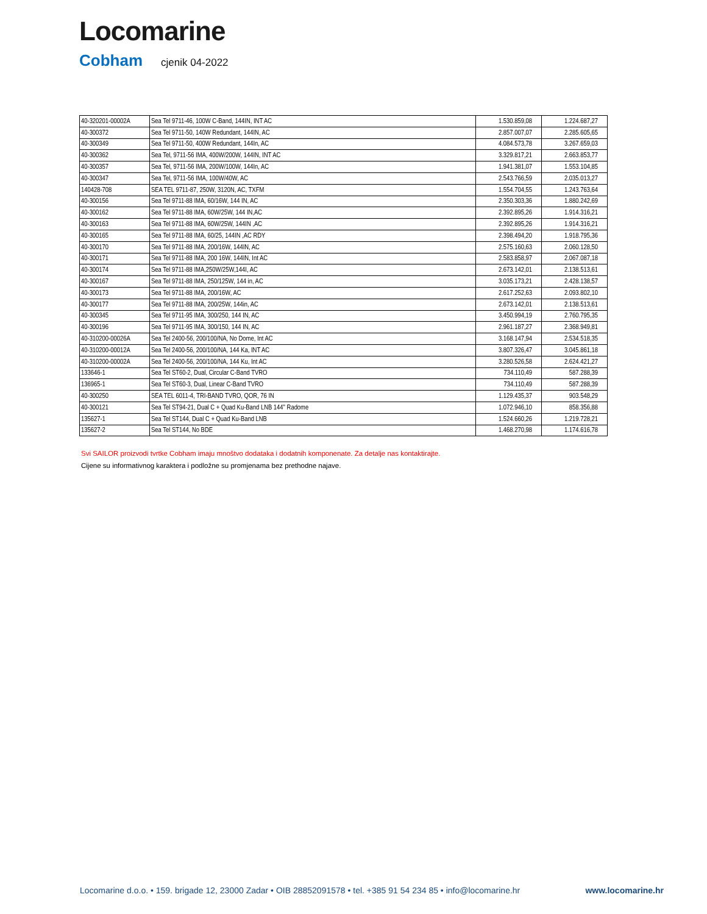Locomarine
Cobham cjenik 04-2022
| 40-320201-00002A | Sea Tel 9711-46, 100W C-Band, 144IN, INT AC | 1.530.859,08 | 1.224.687,27 |
| 40-300372 | Sea Tel 9711-50, 140W Redundant, 144IN, AC | 2.857.007,07 | 2.285.605,65 |
| 40-300349 | Sea Tel 9711-50, 400W Redundant, 144In, AC | 4.084.573,78 | 3.267.659,03 |
| 40-300362 | Sea Tel, 9711-56 IMA, 400W/200W, 144IN, INT AC | 3.329.817,21 | 2.663.853,77 |
| 40-300357 | Sea Tel, 9711-56 IMA, 200W/100W, 144In, AC | 1.941.381,07 | 1.553.104,85 |
| 40-300347 | Sea Tel, 9711-56 IMA, 100W/40W, AC | 2.543.766,59 | 2.035.013,27 |
| 140428-708 | SEA TEL 9711-87, 250W, 3120N, AC, TXFM | 1.554.704,55 | 1.243.763,64 |
| 40-300156 | Sea Tel 9711-88 IMA, 60/16W, 144 IN, AC | 2.350.303,36 | 1.880.242,69 |
| 40-300162 | Sea Tel 9711-88 IMA, 60W/25W, 144 IN,AC | 2.392.895,26 | 1.914.316,21 |
| 40-300163 | Sea Tel 9711-88 IMA, 60W/25W, 144IN ,AC | 2.392.895,26 | 1.914.316,21 |
| 40-300165 | Sea Tel 9711-88 IMA, 60/25, 144IN ,AC RDY | 2.398.494,20 | 1.918.795,36 |
| 40-300170 | Sea Tel 9711-88 IMA, 200/16W, 144IN, AC | 2.575.160,63 | 2.060.128,50 |
| 40-300171 | Sea Tel 9711-88 IMA, 200 16W, 144IN, Int AC | 2.583.858,97 | 2.067.087,18 |
| 40-300174 | Sea Tel 9711-88 IMA,250W/25W,144I, AC | 2.673.142,01 | 2.138.513,61 |
| 40-300167 | Sea Tel 9711-88 IMA, 250/125W, 144 in, AC | 3.035.173,21 | 2.428.138,57 |
| 40-300173 | Sea Tel 9711-88 IMA, 200/16W, AC | 2.617.252,63 | 2.093.802,10 |
| 40-300177 | Sea Tel 9711-88 IMA, 200/25W, 144in, AC | 2.673.142,01 | 2.138.513,61 |
| 40-300345 | Sea Tel 9711-95 IMA, 300/250, 144 IN, AC | 3.450.994,19 | 2.760.795,35 |
| 40-300196 | Sea Tel 9711-95 IMA, 300/150, 144 IN, AC | 2.961.187,27 | 2.368.949,81 |
| 40-310200-00026A | Sea Tel 2400-56, 200/100/NA, No Dome, Int AC | 3.168.147,94 | 2.534.518,35 |
| 40-310200-00012A | Sea Tel 2400-56, 200/100/NA, 144 Ka, INT AC | 3.807.326,47 | 3.045.861,18 |
| 40-310200-00002A | Sea Tel 2400-56, 200/100/NA, 144 Ku, Int AC | 3.280.526,58 | 2.624.421,27 |
| 133646-1 | Sea Tel ST60-2, Dual, Circular C-Band TVRO | 734.110,49 | 587.288,39 |
| 136965-1 | Sea Tel ST60-3, Dual, Linear C-Band TVRO | 734.110,49 | 587.288,39 |
| 40-300250 | SEA TEL 6011-4, TRI-BAND TVRO, QOR, 76 IN | 1.129.435,37 | 903.548,29 |
| 40-300121 | Sea Tel ST94-21, Dual C + Quad Ku-Band LNB 144" Radome | 1.072.946,10 | 858.356,88 |
| 135627-1 | Sea Tel ST144, Dual C + Quad Ku-Band LNB | 1.524.660,26 | 1.219.728,21 |
| 135627-2 | Sea Tel ST144, No BDE | 1.468.270,98 | 1.174.616,78 |
Svi SAILOR proizvodi tvrtke Cobham imaju mnoštvo dodataka i dodatnih komponenate. Za detalje nas kontaktirajte.
Cijene su informativnog karaktera i podložne su promjenama bez prethodne najave.
Locomarine d.o.o. • 159. brigade 12, 23000 Zadar • OIB 28852091578 • tel. +385 91 54 234 85 • info@locomarine.hr www.locomarine.hr